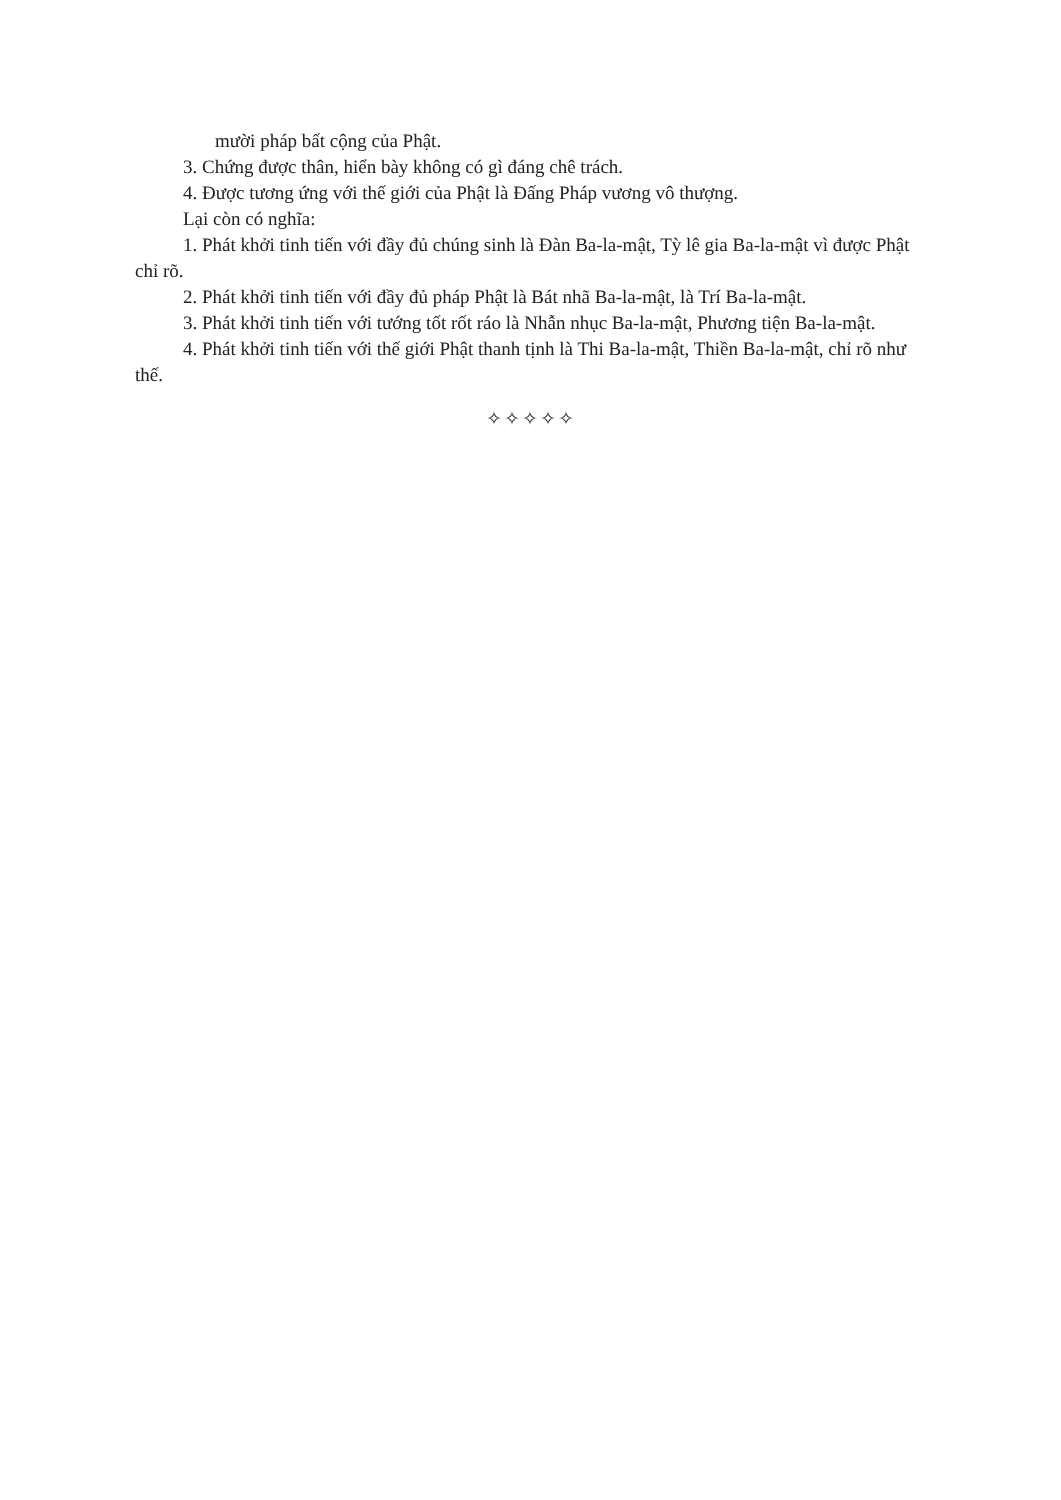mười pháp bất cộng của Phật.
3. Chứng được thân, hiển bày không có gì đáng chê trách.
4. Được tương ứng với thế giới của Phật là Đấng Pháp vương vô thượng.
Lại còn có nghĩa:
1. Phát khởi tinh tiến với đầy đủ chúng sinh là Đàn Ba-la-mật, Tỳ lê gia Ba-la-mật vì được Phật chỉ rõ.
2. Phát khởi tinh tiến với đầy đủ pháp Phật là Bát nhã Ba-la-mật, là Trí Ba-la-mật.
3. Phát khởi tinh tiến với tướng tốt rốt ráo là Nhẫn nhục Ba-la-mật, Phương tiện Ba-la-mật.
4. Phát khởi tinh tiến với thế giới Phật thanh tịnh là Thi Ba-la-mật, Thiền Ba-la-mật, chỉ rõ như thế.
✧✧✧✧✧